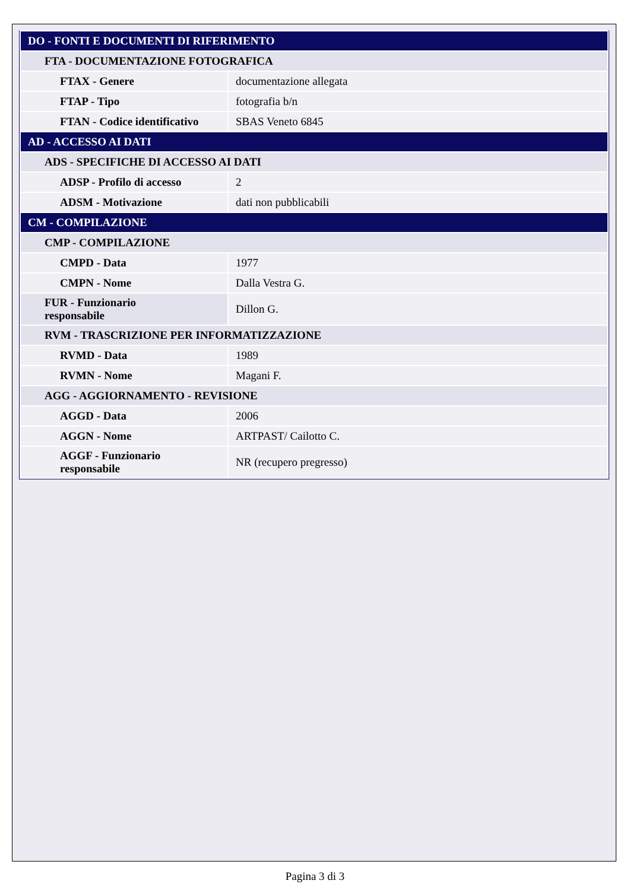| DO - FONTI E DOCUMENTI DI RIFERIMENTO | |
| FTA - DOCUMENTAZIONE FOTOGRAFICA | |
| FTAX - Genere | documentazione allegata |
| FTAP - Tipo | fotografia b/n |
| FTAN - Codice identificativo | SBAS Veneto 6845 |
| AD - ACCESSO AI DATI | |
| ADS - SPECIFICHE DI ACCESSO AI DATI | |
| ADSP - Profilo di accesso | 2 |
| ADSM - Motivazione | dati non pubblicabili |
| CM - COMPILAZIONE | |
| CMP - COMPILAZIONE | |
| CMPD - Data | 1977 |
| CMPN - Nome | Dalla Vestra G. |
| FUR - Funzionario responsabile | Dillon G. |
| RVM - TRASCRIZIONE PER INFORMATIZZAZIONE | |
| RVMD - Data | 1989 |
| RVMN - Nome | Magani F. |
| AGG - AGGIORNAMENTO - REVISIONE | |
| AGGD - Data | 2006 |
| AGGN - Nome | ARTPAST/ Cailotto C. |
| AGGF - Funzionario responsabile | NR (recupero pregresso) |
Pagina 3 di 3